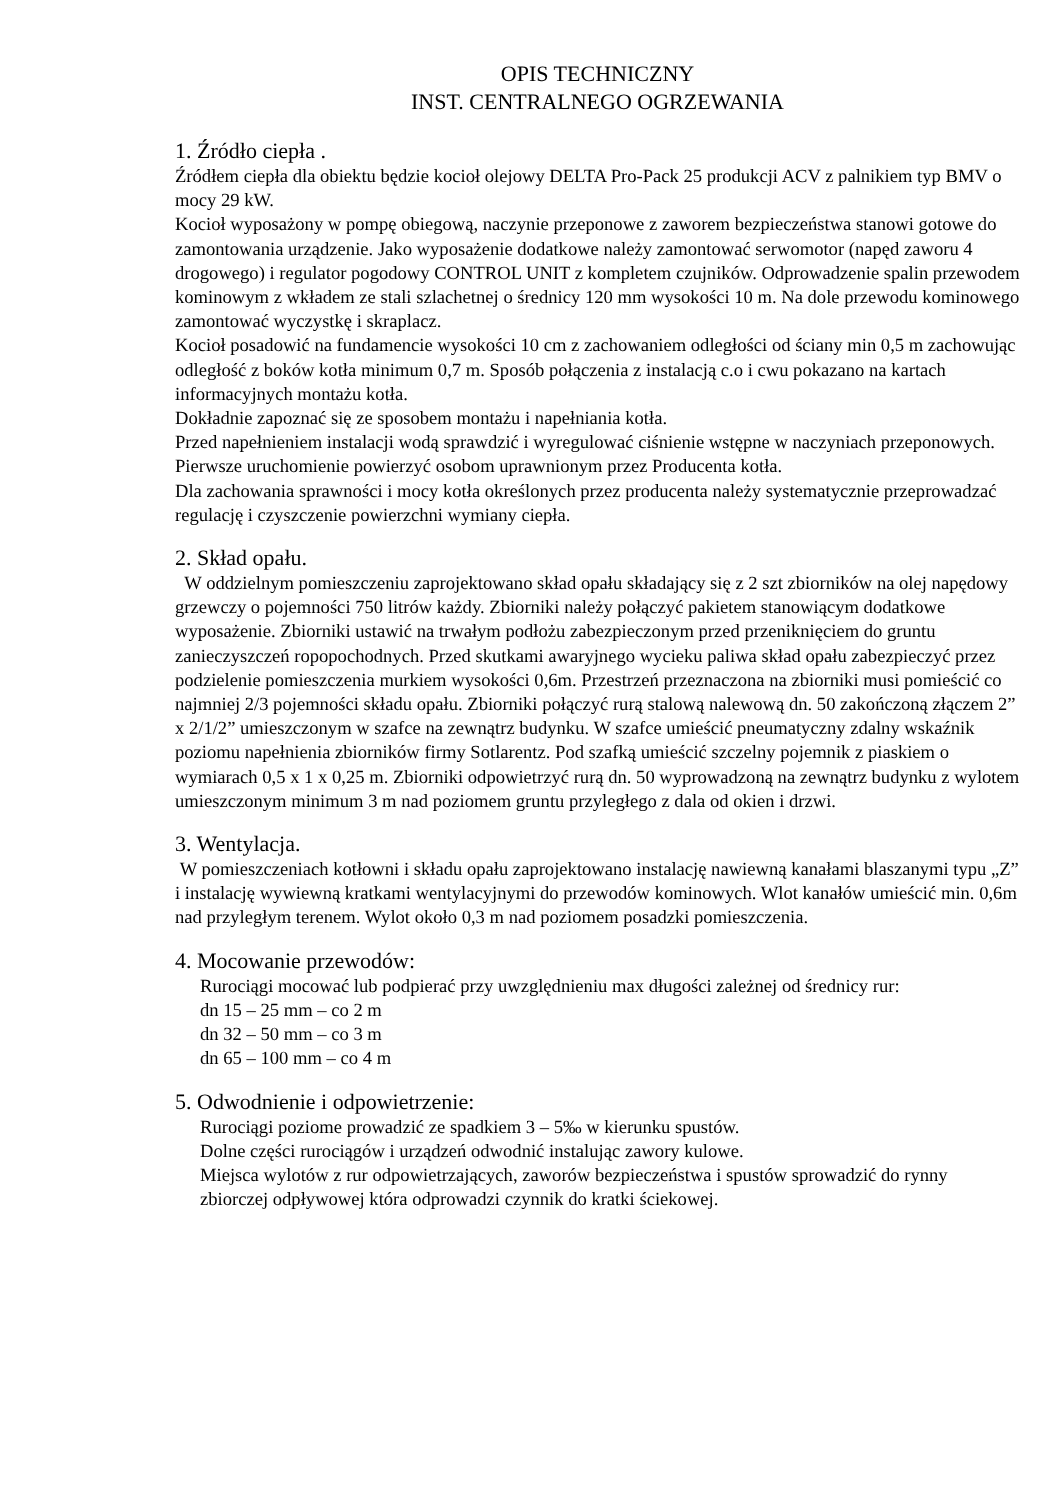OPIS TECHNICZNY
INST. CENTRALNEGO OGRZEWANIA
1. Źródło ciepła .
Źródłem ciepła dla obiektu będzie kocioł olejowy DELTA Pro-Pack 25 produkcji ACV z palnikiem typ BMV o mocy 29 kW.
Kocioł wyposażony w pompę obiegową, naczynie przeponowe z zaworem bezpieczeństwa stanowi gotowe do zamontowania urządzenie. Jako wyposażenie dodatkowe należy zamontować serwomotor (napęd zaworu 4 drogowego) i regulator pogodowy CONTROL UNIT z kompletem czujników. Odprowadzenie spalin przewodem kominowym z wkładem ze stali szlachetnej o średnicy 120 mm wysokości 10 m. Na dole przewodu kominowego zamontować wyczystkę i skraplacz.
Kocioł posadowić na fundamencie wysokości 10 cm z zachowaniem odległości od ściany min 0,5 m zachowując odległość z boków kotła minimum 0,7 m. Sposób połączenia z instalacją c.o i cwu pokazano na kartach informacyjnych montażu kotła.
Dokładnie zapoznać się ze sposobem montażu i napełniania kotła.
Przed napełnieniem instalacji wodą sprawdzić i wyregulować ciśnienie wstępne w naczyniach przeponowych.
Pierwsze uruchomienie powierzyć osobom uprawnionym przez Producenta kotła.
Dla zachowania sprawności i mocy kotła określonych przez producenta należy systematycznie przeprowadzać regulację i czyszczenie powierzchni wymiany ciepła.
2. Skład opału.
W oddzielnym pomieszczeniu zaprojektowano skład opału składający się z 2 szt zbiorników na olej napędowy grzewczy o pojemności 750 litrów każdy. Zbiorniki należy połączyć pakietem stanowiącym dodatkowe wyposażenie. Zbiorniki ustawić na trwałym podłożu zabezpieczonym przed przeniknięciem do gruntu zanieczyszczeń ropopochodnych. Przed skutkami awaryjnego wycieku paliwa skład opału zabezpieczyć przez podzielenie pomieszczenia murkiem wysokości 0,6m. Przestrzeń przeznaczona na zbiorniki musi pomieścić co najmniej 2/3 pojemności składu opału. Zbiorniki połączyć rurą stalową nalewową dn. 50 zakończoną złączem 2” x 2/1/2” umieszczonym w szafce na zewnątrz budynku. W szafce umieścić pneumatyczny zdalny wskaźnik poziomu napełnienia zbiorników firmy Sotlarentz. Pod szafką umieścić szczelny pojemnik z piaskiem o wymiarach 0,5 x 1 x 0,25 m. Zbiorniki odpowietrzyć rurą dn. 50 wyprowadzoną na zewnątrz budynku z wylotem umieszczonym minimum 3 m nad poziomem gruntu przyległego z dala od okien i drzwi.
3. Wentylacja.
W pomieszczeniach kotłowni i składu opału zaprojektowano instalację nawiewną kanałami blaszanymi typu „Z” i instalację wywiewną kratkami wentylacyjnymi do przewodów kominowych. Wlot kanałów umieścić min. 0,6m nad przyległym terenem. Wylot około 0,3 m nad poziomem posadzki pomieszczenia.
4. Mocowanie przewodów:
Rurociągi mocować lub podpierać przy uwzględnieniu max długości zależnej od średnicy rur:
dn 15 – 25 mm – co 2 m
dn 32 – 50 mm – co 3 m
dn 65 – 100 mm – co 4 m
5. Odwodnienie i odpowietrzenie:
Rurociągi poziome prowadzić ze spadkiem 3 – 5‰ w kierunku spustów.
Dolne części rurociągów i urządzeń odwodnić instalując zawory kulowe.
Miejsca wylotów z rur odpowietrzających, zaworów bezpieczeństwa i spustów sprowadzić do rynny zbiorczej odpływowej która odprowadzi czynnik do kratki ściekowej.